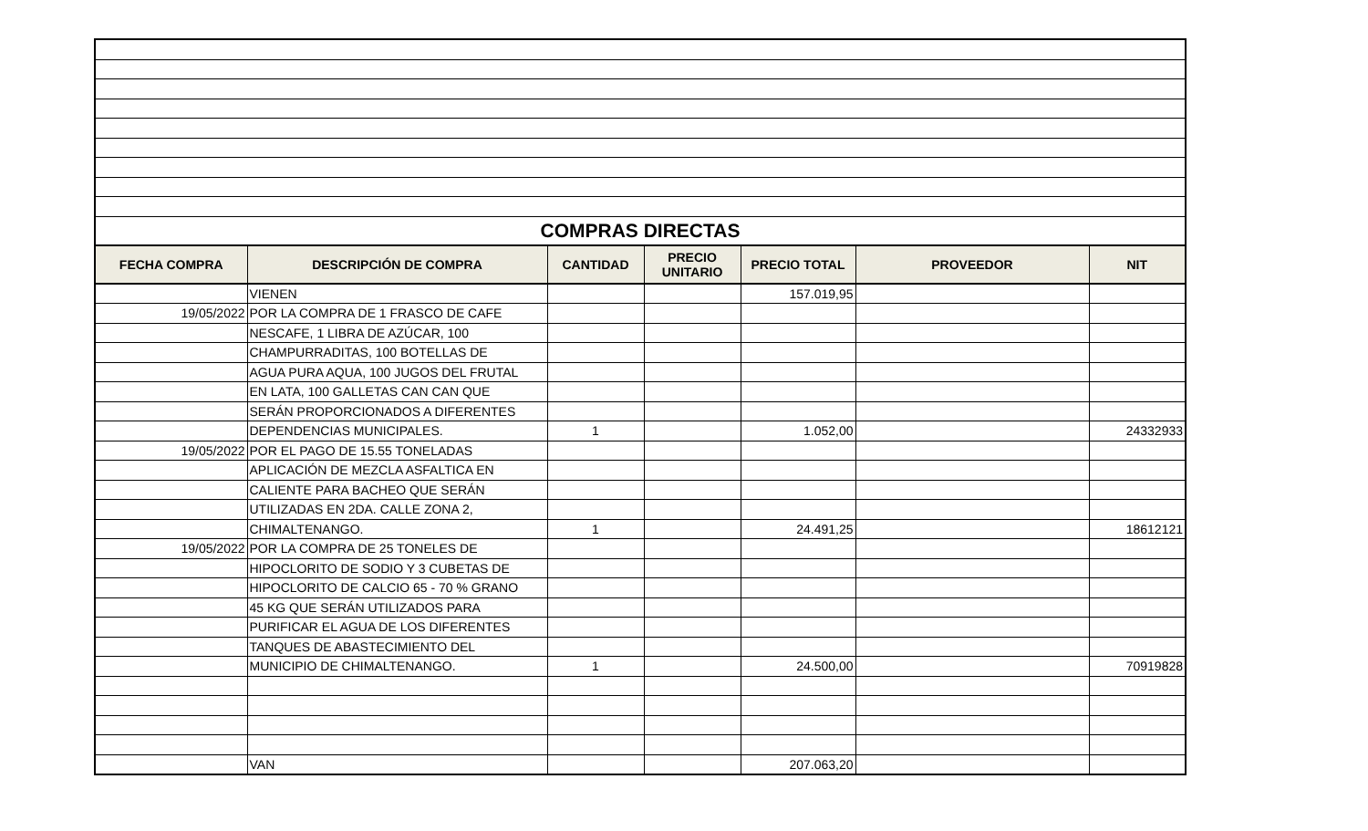| COMPRAS DIRECTAS | | | | | | |
| FECHA COMPRA | DESCRIPCIÓN DE COMPRA | CANTIDAD | PRECIO UNITARIO | PRECIO TOTAL | PROVEEDOR | NIT |
| | VIENEN | | | 157.019,95 | | |
| 19/05/2022 | POR LA COMPRA DE 1 FRASCO DE CAFE | | | | | |
| | NESCAFE, 1 LIBRA DE AZÚCAR, 100 | | | | | |
| | CHAMPURRADITAS, 100 BOTELLAS DE | | | | | |
| | AGUA PURA AQUA, 100 JUGOS DEL FRUTAL | | | | | |
| | EN LATA, 100 GALLETAS CAN CAN QUE | | | | | |
| | SERÁN PROPORCIONADOS A DIFERENTES | | | | | |
| | DEPENDENCIAS MUNICIPALES. | 1 | | 1.052,00 | | 24332933 |
| 19/05/2022 | POR EL PAGO DE 15.55 TONELADAS | | | | | |
| | APLICACIÓN DE MEZCLA ASFALTICA EN | | | | | |
| | CALIENTE PARA BACHEO QUE SERÁN | | | | | |
| | UTILIZADAS EN 2DA. CALLE ZONA 2, | | | | | |
| | CHIMALTENANGO. | 1 | | 24.491,25 | | 18612121 |
| 19/05/2022 | POR LA COMPRA DE 25 TONELES DE | | | | | |
| | HIPOCLORITO DE SODIO Y 3 CUBETAS DE | | | | | |
| | HIPOCLORITO DE CALCIO 65 - 70 % GRANO | | | | | |
| | 45 KG QUE SERÁN UTILIZADOS PARA | | | | | |
| | PURIFICAR EL AGUA DE LOS DIFERENTES | | | | | |
| | TANQUES DE ABASTECIMIENTO DEL | | | | | |
| | MUNICIPIO DE CHIMALTENANGO. | 1 | | 24.500,00 | | 70919828 |
| | VAN | | | 207.063,20 | | |